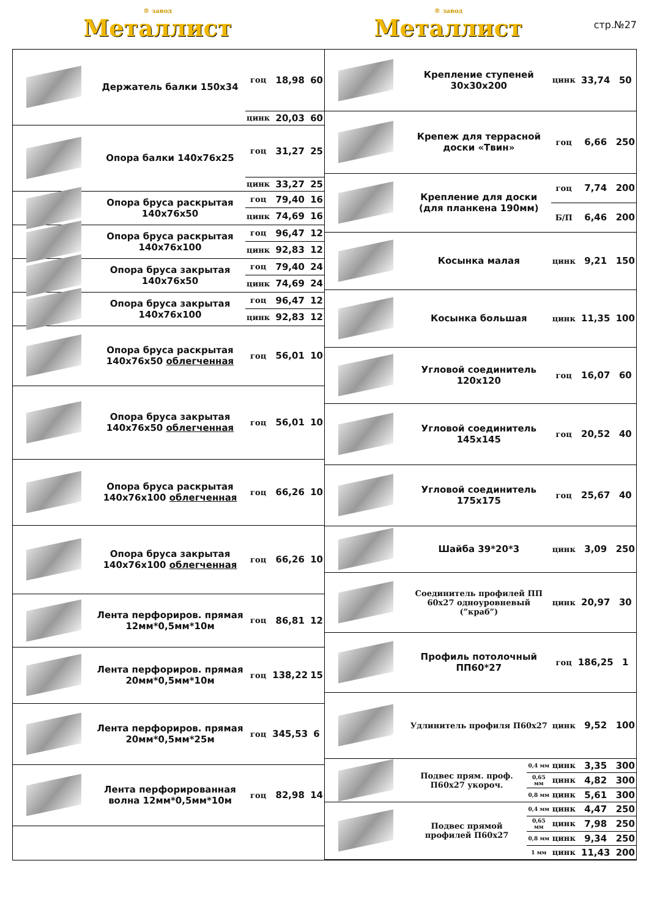® завод
Металлист
® завод
Металлист
стр.№27
| | Держатель балки 150х34 | гоц | 18,98 | 60 |
| | | цинк | 20,03 | 60 |
| | Опора балки 140х76х25 | гоц | 31,27 | 25 |
| | | цинк | 33,27 | 25 |
| | Опора бруса раскрытая 140х76х50 | гоц | 79,40 | 16 |
| | | цинк | 74,69 | 16 |
| | Опора бруса раскрытая 140х76х100 | гоц | 96,47 | 12 |
| | | цинк | 92,83 | 12 |
| | Опора бруса закрытая 140х76х50 | гоц | 79,40 | 24 |
| | | цинк | 74,69 | 24 |
| | Опора бруса закрытая 140х76х100 | гоц | 96,47 | 12 |
| | | цинк | 92,83 | 12 |
| | Опора бруса раскрытая 140х76х50 облегченная | гоц | 56,01 | 10 |
| | Опора бруса закрытая 140х76х50 облегченная | гоц | 56,01 | 10 |
| | Опора бруса раскрытая 140х76х100 облегченная | гоц | 66,26 | 10 |
| | Опора бруса закрытая 140х76х100 облегченная | гоц | 66,26 | 10 |
| | Лента перфориров. прямая 12мм*0,5мм*10м | гоц | 86,81 | 12 |
| | Лента перфориров. прямая 20мм*0,5мм*10м | гоц | 138,22 | 15 |
| | Лента перфориров. прямая 20мм*0,5мм*25м | гоц | 345,53 | 6 |
| | Лента перфорированная волна 12мм*0,5мм*10м | гоц | 82,98 | 14 |
| | Крепление ступеней 30х30х200 | | цинк | 33,74 | 50 |
| | Крепеж для террасной доски «Твин» | | гоц | 6,66 | 250 |
| | Крепление для доски (для планкена 190мм) | | гоц | 7,74 | 200 |
| | | | Б/П | 6,46 | 200 |
| | Косынка малая | | цинк | 9,21 | 150 |
| | Косынка большая | | цинк | 11,35 | 100 |
| | Угловой соединитель 120х120 | | гоц | 16,07 | 60 |
| | Угловой соединитель 145х145 | | гоц | 20,52 | 40 |
| | Угловой соединитель 175х175 | | гоц | 25,67 | 40 |
| | Шайба 39*20*3 | | цинк | 3,09 | 250 |
| | Соединитель профилей ПП 60х27 одноуровневый (”краб”) | | цинк | 20,97 | 30 |
| | Профиль потолочный ПП60*27 | | гоц | 186,25 | 1 |
| | Удлинитель профиля П60х27 | | цинк | 9,52 | 100 |
| | Подвес прям. проф. П60х27 укороч. | 0,4 мм | цинк | 3,35 | 300 |
| | | 0,65 мм | цинк | 4,82 | 300 |
| | | 0,8 мм | цинк | 5,61 | 300 |
| | Подвес прямой профилей П60х27 | 0,4 мм | цинк | 4,47 | 250 |
| | | 0,65 мм | цинк | 7,98 | 250 |
| | | 0,8 мм | цинк | 9,34 | 250 |
| | | 1 мм | цинк | 11,43 | 200 |